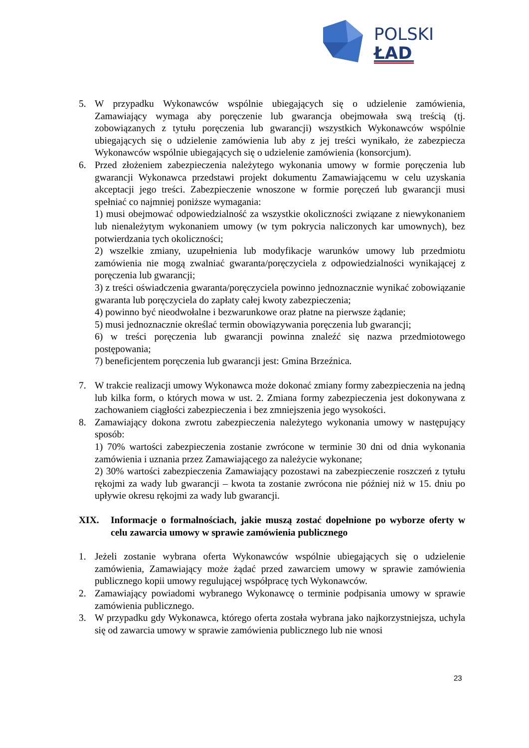POLSKI
ŁAD
5. W przypadku Wykonawców wspólnie ubiegających się o udzielenie zamówienia, Zamawiający wymaga aby poręczenie lub gwarancja obejmowała swą treścią (tj. zobowiązanych z tytułu poręczenia lub gwarancji) wszystkich Wykonawców wspólnie ubiegających się o udzielenie zamówienia lub aby z jej treści wynikało, że zabezpiecza Wykonawców wspólnie ubiegających się o udzielenie zamówienia (konsorcjum).
6. Przed złożeniem zabezpieczenia należytego wykonania umowy w formie poręczenia lub gwarancji Wykonawca przedstawi projekt dokumentu Zamawiającemu w celu uzyskania akceptacji jego treści. Zabezpieczenie wnoszone w formie poręczeń lub gwarancji musi spełniać co najmniej poniższe wymagania:
1) musi obejmować odpowiedzialność za wszystkie okoliczności związane z niewykonaniem lub nienależytym wykonaniem umowy (w tym pokrycia naliczonych kar umownych), bez potwierdzania tych okoliczności;
2) wszelkie zmiany, uzupełnienia lub modyfikacje warunków umowy lub przedmiotu zamówienia nie mogą zwalniać gwaranta/poręczyciela z odpowiedzialności wynikającej z poręczenia lub gwarancji;
3) z treści oświadczenia gwaranta/poręczyciela powinno jednoznacznie wynikać zobowiązanie gwaranta lub poręczyciela do zapłaty całej kwoty zabezpieczenia;
4) powinno być nieodwołalne i bezwarunkowe oraz płatne na pierwsze żądanie;
5) musi jednoznacznie określać termin obowiązywania poręczenia lub gwarancji;
6) w treści poręczenia lub gwarancji powinna znaleźć się nazwa przedmiotowego postępowania;
7) beneficjentem poręczenia lub gwarancji jest: Gmina Brzeźnica.
7. W trakcie realizacji umowy Wykonawca może dokonać zmiany formy zabezpieczenia na jedną lub kilka form, o których mowa w ust. 2. Zmiana formy zabezpieczenia jest dokonywana z zachowaniem ciągłości zabezpieczenia i bez zmniejszenia jego wysokości.
8. Zamawiający dokona zwrotu zabezpieczenia należytego wykonania umowy w następujący sposób:
1) 70% wartości zabezpieczenia zostanie zwrócone w terminie 30 dni od dnia wykonania zamówienia i uznania przez Zamawiającego za należycie wykonane;
2) 30% wartości zabezpieczenia Zamawiający pozostawi na zabezpieczenie roszczeń z tytułu rękojmi za wady lub gwarancji – kwota ta zostanie zwrócona nie później niż w 15. dniu po upływie okresu rękojmi za wady lub gwarancji.
XIX. Informacje o formalnościach, jakie muszą zostać dopełnione po wyborze oferty w celu zawarcia umowy w sprawie zamówienia publicznego
1. Jeżeli zostanie wybrana oferta Wykonawców wspólnie ubiegających się o udzielenie zamówienia, Zamawiający może żądać przed zawarciem umowy w sprawie zamówienia publicznego kopii umowy regulującej współpracę tych Wykonawców.
2. Zamawiający powiadomi wybranego Wykonawcę o terminie podpisania umowy w sprawie zamówienia publicznego.
3. W przypadku gdy Wykonawca, którego oferta została wybrana jako najkorzystniejsza, uchyla się od zawarcia umowy w sprawie zamówienia publicznego lub nie wnosi
23